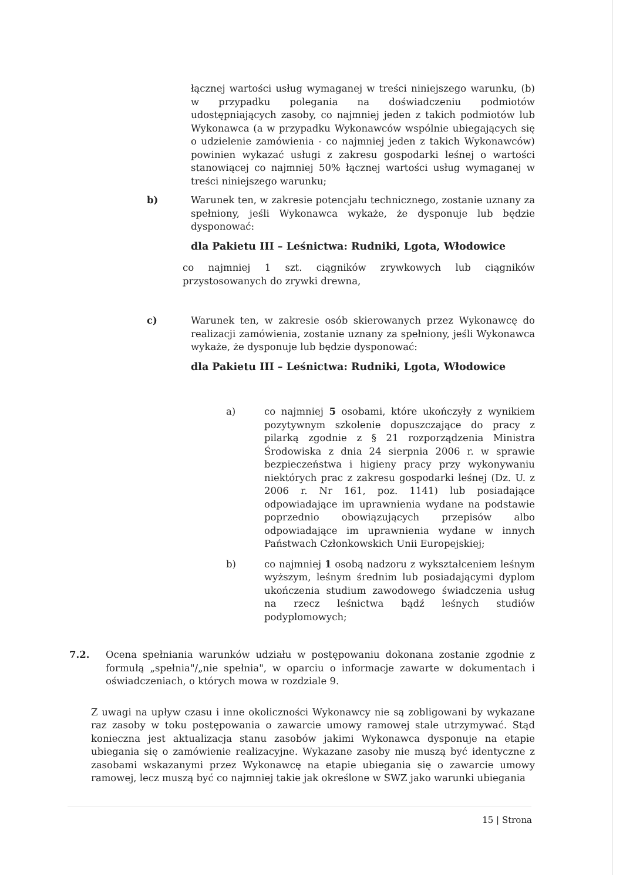łącznej wartości usług wymaganej w treści niniejszego warunku, (b) w przypadku polegania na doświadczeniu podmiotów udostępniających zasoby, co najmniej jeden z takich podmiotów lub Wykonawca (a w przypadku Wykonawców wspólnie ubiegających się o udzielenie zamówienia - co najmniej jeden z takich Wykonawców) powinien wykazać usługi z zakresu gospodarki leśnej o wartości stanowiącej co najmniej 50% łącznej wartości usług wymaganej w treści niniejszego warunku;
b) Warunek ten, w zakresie potencjału technicznego, zostanie uznany za spełniony, jeśli Wykonawca wykaże, że dysponuje lub będzie dysponować:
dla Pakietu III – Leśnictwa: Rudniki, Lgota, Włodowice
co najmniej 1 szt. ciągników zrywkowych lub ciągników przystosowanych do zrywki drewna,
c) Warunek ten, w zakresie osób skierowanych przez Wykonawcę do realizacji zamówienia, zostanie uznany za spełniony, jeśli Wykonawca wykaże, że dysponuje lub będzie dysponować:
dla Pakietu III – Leśnictwa: Rudniki, Lgota, Włodowice
a) co najmniej 5 osobami, które ukończyły z wynikiem pozytywnym szkolenie dopuszczające do pracy z pilarką zgodnie z § 21 rozporządzenia Ministra Środowiska z dnia 24 sierpnia 2006 r. w sprawie bezpieczeństwa i higieny pracy przy wykonywaniu niektórych prac z zakresu gospodarki leśnej (Dz. U. z 2006 r. Nr 161, poz. 1141) lub posiadające odpowiadające im uprawnienia wydane na podstawie poprzednio obowiązujących przepisów albo odpowiadające im uprawnienia wydane w innych Państwach Członkowskich Unii Europejskiej;
b) co najmniej 1 osobą nadzoru z wykształceniem leśnym wyższym, leśnym średnim lub posiadającymi dyplom ukończenia studium zawodowego świadczenia usług na rzecz leśnictwa bądź leśnych studiów podyplomowych;
7.2. Ocena spełniania warunków udziału w postępowaniu dokonana zostanie zgodnie z formułą „spełnia"/„nie spełnia", w oparciu o informacje zawarte w dokumentach i oświadczeniach, o których mowa w rozdziale 9.
Z uwagi na upływ czasu i inne okoliczności Wykonawcy nie są zobligowani by wykazane raz zasoby w toku postępowania o zawarcie umowy ramowej stale utrzymywać. Stąd konieczna jest aktualizacja stanu zasobów jakimi Wykonawca dysponuje na etapie ubiegania się o zamówienie realizacyjne. Wykazane zasoby nie muszą być identyczne z zasobami wskazanymi przez Wykonawcę na etapie ubiegania się o zawarcie umowy ramowej, lecz muszą być co najmniej takie jak określone w SWZ jako warunki ubiegania
15 | Strona